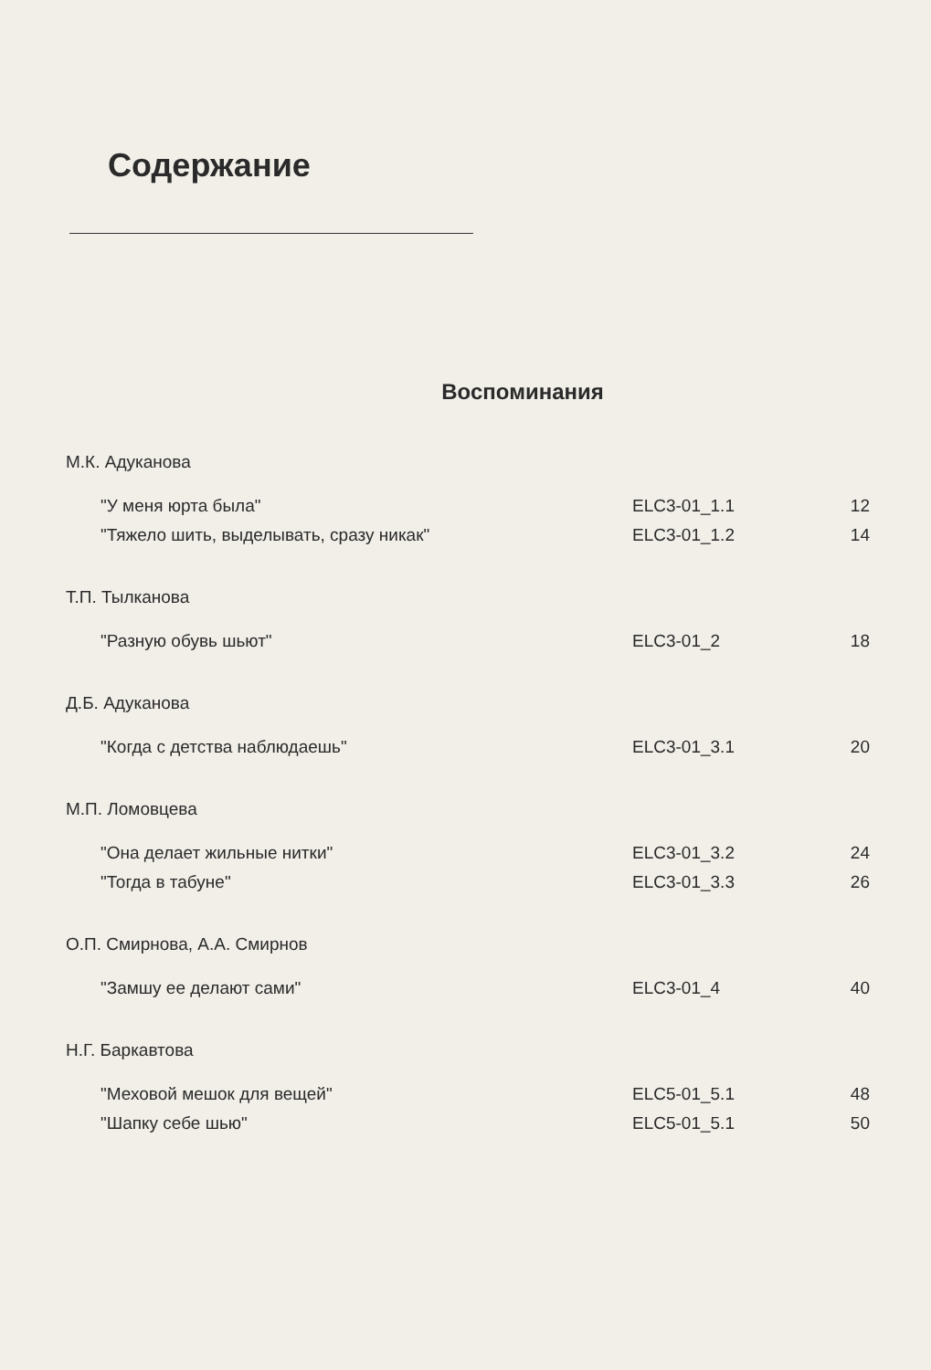Содержание
Воспоминания
М.К. Адуканова
"У меня юрта была" ELC3-01_1.1 12
"Тяжело шить, выделывать, сразу никак" ELC3-01_1.2 14
Т.П. Тылканова
"Разную обувь шьют" ELC3-01_2 18
Д.Б. Адуканова
"Когда с детства наблюдаешь" ELC3-01_3.1 20
М.П. Ломовцева
"Она делает жильные нитки" ELC3-01_3.2 24
"Тогда в табуне" ELC3-01_3.3 26
О.П. Смирнова, А.А. Смирнов
"Замшу ее делают сами" ELC3-01_4 40
Н.Г. Баркавтова
"Меховой мешок для вещей" ELC5-01_5.1 48
"Шапку себе шью" ELC5-01_5.1 50